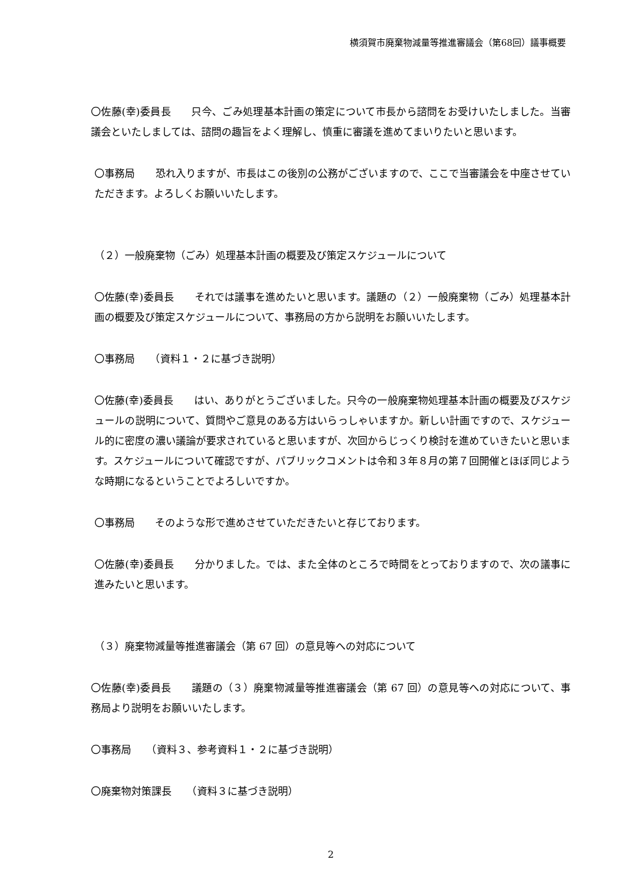横須賀市廃棄物減量等推進審議会（第68回）議事概要
〇佐藤(幸)委員長　　只今、ごみ処理基本計画の策定について市長から諮問をお受けいたしました。当審議会といたしましては、諮問の趣旨をよく理解し、慎重に審議を進めてまいりたいと思います。
〇事務局　　恐れ入りますが、市長はこの後別の公務がございますので、ここで当審議会を中座させていただきます。よろしくお願いいたします。
（２）一般廃棄物（ごみ）処理基本計画の概要及び策定スケジュールについて
〇佐藤(幸)委員長　　それでは議事を進めたいと思います。議題の（２）一般廃棄物（ごみ）処理基本計画の概要及び策定スケジュールについて、事務局の方から説明をお願いいたします。
〇事務局　　（資料１・２に基づき説明）
〇佐藤(幸)委員長　　はい、ありがとうございました。只今の一般廃棄物処理基本計画の概要及びスケジュールの説明について、質問やご意見のある方はいらっしゃいますか。新しい計画ですので、スケジュール的に密度の濃い議論が要求されていると思いますが、次回からじっくり検討を進めていきたいと思います。スケジュールについて確認ですが、パブリックコメントは令和３年８月の第７回開催とほぼ同じような時期になるということでよろしいですか。
〇事務局　　そのような形で進めさせていただきたいと存じております。
〇佐藤(幸)委員長　　分かりました。では、また全体のところで時間をとっておりますので、次の議事に進みたいと思います。
（３）廃棄物減量等推進審議会（第 67 回）の意見等への対応について
〇佐藤(幸)委員長　　議題の（３）廃棄物減量等推進審議会（第 67 回）の意見等への対応について、事務局より説明をお願いいたします。
〇事務局　　（資料３、参考資料１・２に基づき説明）
〇廃棄物対策課長　　（資料３に基づき説明）
2